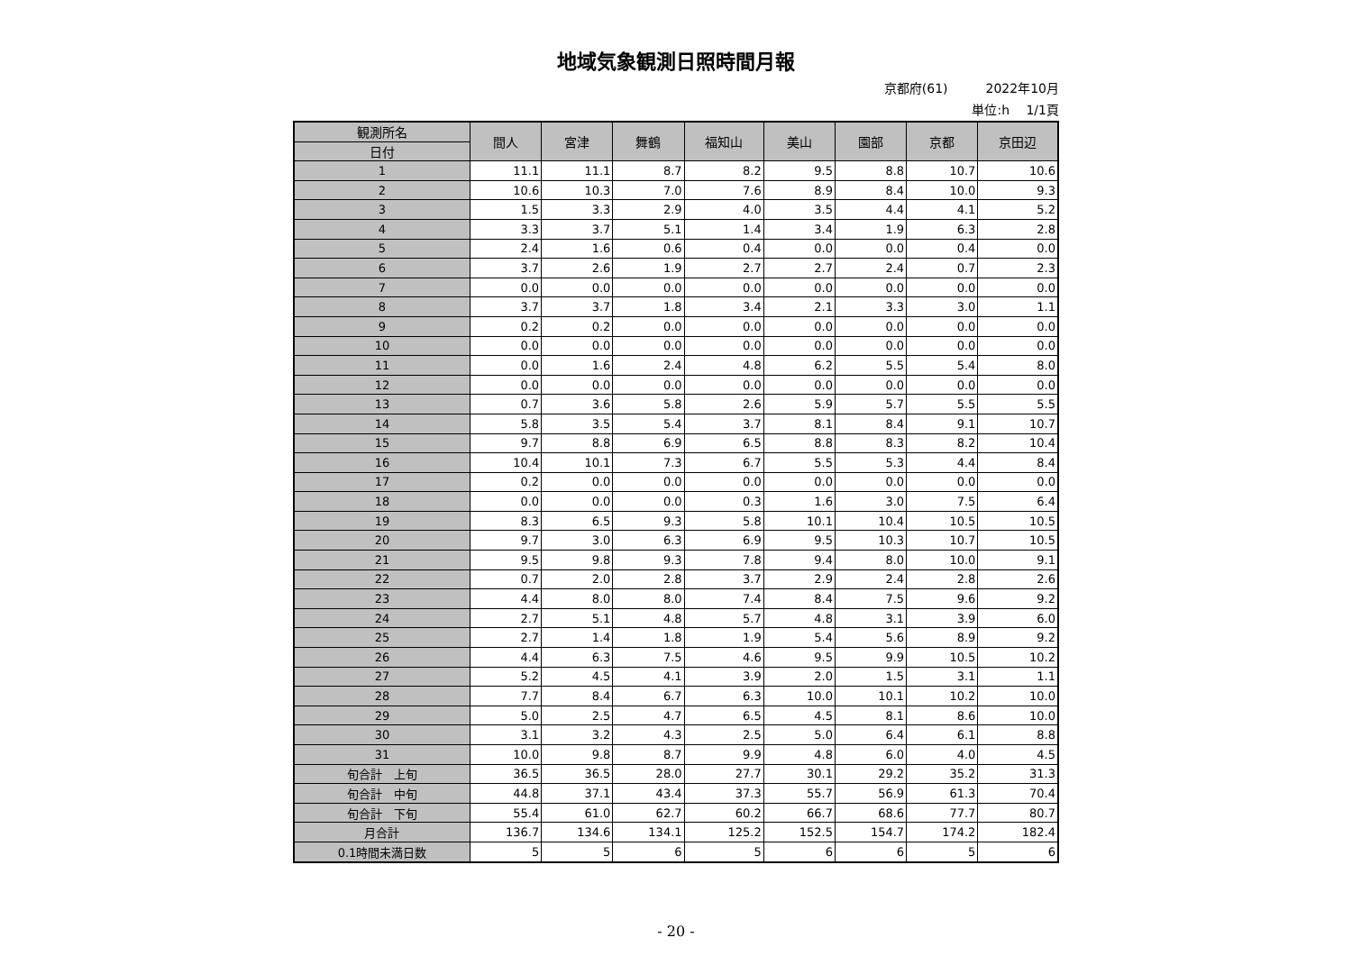地域気象観測日照時間月報
京都府(61)　　　2022年10月
単位:h　 1/1頁
| 観測所名 | 間人 | 宮津 | 舞鶴 | 福知山 | 美山 | 園部 | 京都 | 京田辺 |
| --- | --- | --- | --- | --- | --- | --- | --- | --- |
| 日付 | | | | | | | | |
| 1 | 11.1 | 11.1 | 8.7 | 8.2 | 9.5 | 8.8 | 10.7 | 10.6 |
| 2 | 10.6 | 10.3 | 7.0 | 7.6 | 8.9 | 8.4 | 10.0 | 9.3 |
| 3 | 1.5 | 3.3 | 2.9 | 4.0 | 3.5 | 4.4 | 4.1 | 5.2 |
| 4 | 3.3 | 3.7 | 5.1 | 1.4 | 3.4 | 1.9 | 6.3 | 2.8 |
| 5 | 2.4 | 1.6 | 0.6 | 0.4 | 0.0 | 0.0 | 0.4 | 0.0 |
| 6 | 3.7 | 2.6 | 1.9 | 2.7 | 2.7 | 2.4 | 0.7 | 2.3 |
| 7 | 0.0 | 0.0 | 0.0 | 0.0 | 0.0 | 0.0 | 0.0 | 0.0 |
| 8 | 3.7 | 3.7 | 1.8 | 3.4 | 2.1 | 3.3 | 3.0 | 1.1 |
| 9 | 0.2 | 0.2 | 0.0 | 0.0 | 0.0 | 0.0 | 0.0 | 0.0 |
| 10 | 0.0 | 0.0 | 0.0 | 0.0 | 0.0 | 0.0 | 0.0 | 0.0 |
| 11 | 0.0 | 1.6 | 2.4 | 4.8 | 6.2 | 5.5 | 5.4 | 8.0 |
| 12 | 0.0 | 0.0 | 0.0 | 0.0 | 0.0 | 0.0 | 0.0 | 0.0 |
| 13 | 0.7 | 3.6 | 5.8 | 2.6 | 5.9 | 5.7 | 5.5 | 5.5 |
| 14 | 5.8 | 3.5 | 5.4 | 3.7 | 8.1 | 8.4 | 9.1 | 10.7 |
| 15 | 9.7 | 8.8 | 6.9 | 6.5 | 8.8 | 8.3 | 8.2 | 10.4 |
| 16 | 10.4 | 10.1 | 7.3 | 6.7 | 5.5 | 5.3 | 4.4 | 8.4 |
| 17 | 0.2 | 0.0 | 0.0 | 0.0 | 0.0 | 0.0 | 0.0 | 0.0 |
| 18 | 0.0 | 0.0 | 0.0 | 0.3 | 1.6 | 3.0 | 7.5 | 6.4 |
| 19 | 8.3 | 6.5 | 9.3 | 5.8 | 10.1 | 10.4 | 10.5 | 10.5 |
| 20 | 9.7 | 3.0 | 6.3 | 6.9 | 9.5 | 10.3 | 10.7 | 10.5 |
| 21 | 9.5 | 9.8 | 9.3 | 7.8 | 9.4 | 8.0 | 10.0 | 9.1 |
| 22 | 0.7 | 2.0 | 2.8 | 3.7 | 2.9 | 2.4 | 2.8 | 2.6 |
| 23 | 4.4 | 8.0 | 8.0 | 7.4 | 8.4 | 7.5 | 9.6 | 9.2 |
| 24 | 2.7 | 5.1 | 4.8 | 5.7 | 4.8 | 3.1 | 3.9 | 6.0 |
| 25 | 2.7 | 1.4 | 1.8 | 1.9 | 5.4 | 5.6 | 8.9 | 9.2 |
| 26 | 4.4 | 6.3 | 7.5 | 4.6 | 9.5 | 9.9 | 10.5 | 10.2 |
| 27 | 5.2 | 4.5 | 4.1 | 3.9 | 2.0 | 1.5 | 3.1 | 1.1 |
| 28 | 7.7 | 8.4 | 6.7 | 6.3 | 10.0 | 10.1 | 10.2 | 10.0 |
| 29 | 5.0 | 2.5 | 4.7 | 6.5 | 4.5 | 8.1 | 8.6 | 10.0 |
| 30 | 3.1 | 3.2 | 4.3 | 2.5 | 5.0 | 6.4 | 6.1 | 8.8 |
| 31 | 10.0 | 9.8 | 8.7 | 9.9 | 4.8 | 6.0 | 4.0 | 4.5 |
| 旬合計 上旬 | 36.5 | 36.5 | 28.0 | 27.7 | 30.1 | 29.2 | 35.2 | 31.3 |
| 旬合計 中旬 | 44.8 | 37.1 | 43.4 | 37.3 | 55.7 | 56.9 | 61.3 | 70.4 |
| 旬合計 下旬 | 55.4 | 61.0 | 62.7 | 60.2 | 66.7 | 68.6 | 77.7 | 80.7 |
| 月合計 | 136.7 | 134.6 | 134.1 | 125.2 | 152.5 | 154.7 | 174.2 | 182.4 |
| 0.1時間未満日数 | 5 | 5 | 6 | 5 | 6 | 6 | 5 | 6 |
- 20 -